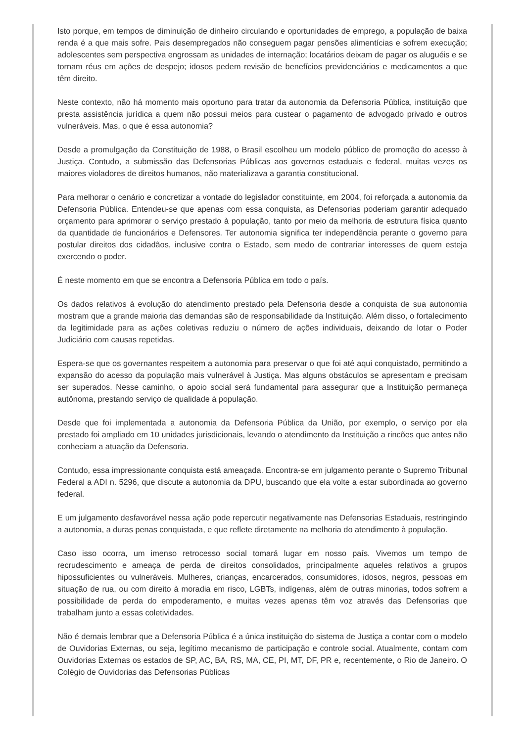Isto porque, em tempos de diminuição de dinheiro circulando e oportunidades de emprego, a população de baixa renda é a que mais sofre. Pais desempregados não conseguem pagar pensões alimentícias e sofrem execução; adolescentes sem perspectiva engrossam as unidades de internação; locatários deixam de pagar os aluguéis e se tornam réus em ações de despejo; idosos pedem revisão de benefícios previdenciários e medicamentos a que têm direito.
Neste contexto, não há momento mais oportuno para tratar da autonomia da Defensoria Pública, instituição que presta assistência jurídica a quem não possui meios para custear o pagamento de advogado privado e outros vulneráveis. Mas, o que é essa autonomia?
Desde a promulgação da Constituição de 1988, o Brasil escolheu um modelo público de promoção do acesso à Justiça. Contudo, a submissão das Defensorias Públicas aos governos estaduais e federal, muitas vezes os maiores violadores de direitos humanos, não materializava a garantia constitucional.
Para melhorar o cenário e concretizar a vontade do legislador constituinte, em 2004, foi reforçada a autonomia da Defensoria Pública. Entendeu-se que apenas com essa conquista, as Defensorias poderiam garantir adequado orçamento para aprimorar o serviço prestado à população, tanto por meio da melhoria de estrutura física quanto da quantidade de funcionários e Defensores. Ter autonomia significa ter independência perante o governo para postular direitos dos cidadãos, inclusive contra o Estado, sem medo de contrariar interesses de quem esteja exercendo o poder.
É neste momento em que se encontra a Defensoria Pública em todo o país.
Os dados relativos à evolução do atendimento prestado pela Defensoria desde a conquista de sua autonomia mostram que a grande maioria das demandas são de responsabilidade da Instituição. Além disso, o fortalecimento da legitimidade para as ações coletivas reduziu o número de ações individuais, deixando de lotar o Poder Judiciário com causas repetidas.
Espera-se que os governantes respeitem a autonomia para preservar o que foi até aqui conquistado, permitindo a expansão do acesso da população mais vulnerável à Justiça. Mas alguns obstáculos se apresentam e precisam ser superados. Nesse caminho, o apoio social será fundamental para assegurar que a Instituição permaneça autônoma, prestando serviço de qualidade à população.
Desde que foi implementada a autonomia da Defensoria Pública da União, por exemplo, o serviço por ela prestado foi ampliado em 10 unidades jurisdicionais, levando o atendimento da Instituição a rincões que antes não conheciam a atuação da Defensoria.
Contudo, essa impressionante conquista está ameaçada. Encontra-se em julgamento perante o Supremo Tribunal Federal a ADI n. 5296, que discute a autonomia da DPU, buscando que ela volte a estar subordinada ao governo federal.
E um julgamento desfavorável nessa ação pode repercutir negativamente nas Defensorias Estaduais, restringindo a autonomia, a duras penas conquistada, e que reflete diretamente na melhoria do atendimento à população.
Caso isso ocorra, um imenso retrocesso social tomará lugar em nosso país. Vivemos um tempo de recrudescimento e ameaça de perda de direitos consolidados, principalmente aqueles relativos a grupos hipossuficientes ou vulneráveis. Mulheres, crianças, encarcerados, consumidores, idosos, negros, pessoas em situação de rua, ou com direito à moradia em risco, LGBTs, indígenas, além de outras minorias, todos sofrem a possibilidade de perda do empoderamento, e muitas vezes apenas têm voz através das Defensorias que trabalham junto a essas coletividades.
Não é demais lembrar que a Defensoria Pública é a única instituição do sistema de Justiça a contar com o modelo de Ouvidorias Externas, ou seja, legítimo mecanismo de participação e controle social. Atualmente, contam com Ouvidorias Externas os estados de SP, AC, BA, RS, MA, CE, PI, MT, DF, PR e, recentemente, o Rio de Janeiro. O Colégio de Ouvidorias das Defensorias Públicas